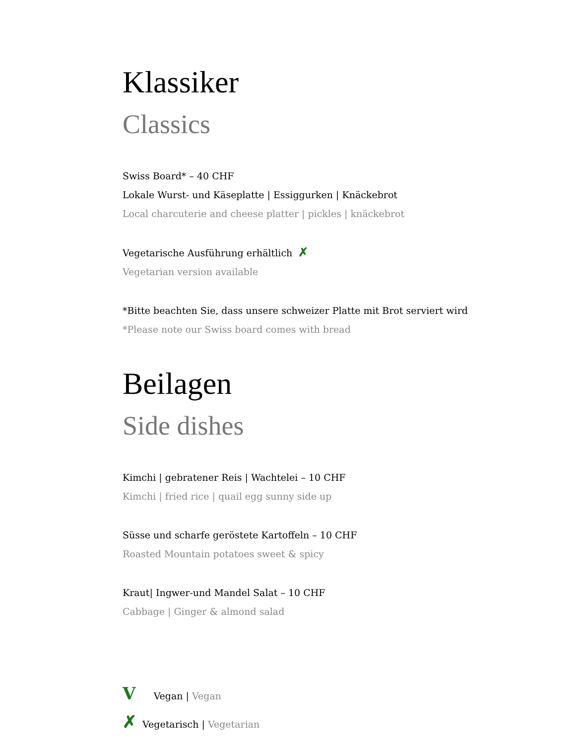Klassiker
Classics
Swiss Board* – 40 CHF
Lokale Wurst- und Käseplatte | Essiggurken | Knäckebrot
Local charcuterie and cheese platter | pickles | knäckebrot
Vegetarische Ausführung erhältlich ✗
Vegetarian version available
*Bitte beachten Sie, dass unsere schweizer Platte mit Brot serviert wird
*Please note our Swiss board comes with bread
Beilagen
Side dishes
Kimchi | gebratener Reis | Wachtelei – 10 CHF
Kimchi | fried rice | quail egg sunny side up
Süsse und scharfe geröstete Kartoffeln – 10 CHF
Roasted Mountain potatoes sweet & spicy
Kraut| Ingwer-und Mandel Salat – 10 CHF
Cabbage | Ginger & almond salad
V Vegan | Vegan
✗ Vegetarisch | Vegetarian